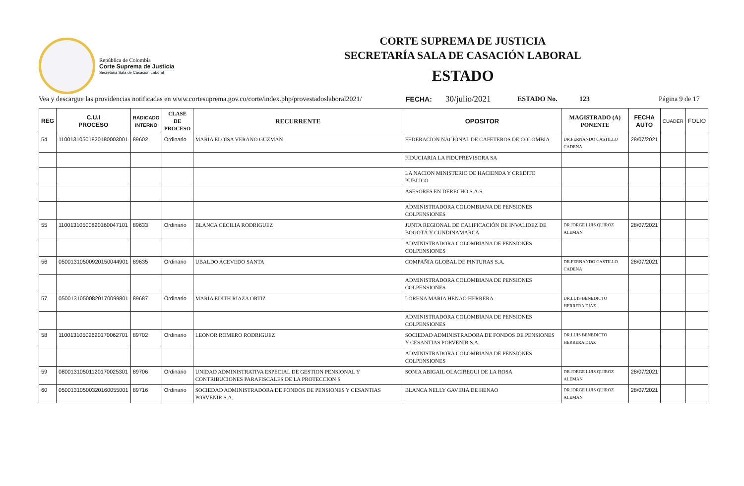República de Colombia
Corte Suprema de Justicia
Secretaria Sala de Casación Laboral
CORTE SUPREMA DE JUSTICIA
SECRETARÍA SALA DE CASACIÓN LABORAL
ESTADO
Vea y descargue las providencias notificadas en www.cortesuprema.gov.co/corte/index.php/provestadoslaboral2021/ FECHA: 30/julio/2021 ESTADO No. 123 Página 9 de 17
| REG | C.U.I PROCESO | RADICADO INTERNO | CLASE DE PROCESO | RECURRENTE | OPOSITOR | MAGISTRADO (A) PONENTE | FECHA AUTO | CUADER | FOLIO |
| --- | --- | --- | --- | --- | --- | --- | --- | --- | --- |
| 54 | 11001310501820180003001 | 89602 | Ordinario | MARIA ELOISA VERANO GUZMAN | FEDERACION NACIONAL DE CAFETEROS DE COLOMBIA | DR.FERNANDO CASTILLO CADENA | 28/07/2021 | | |
| | | | | | FIDUCIARIA LA FIDUPREVISORA SA | | | | |
| | | | | | LA NACION MINISTERIO DE HACIENDA Y CREDITO PUBLICO | | | | |
| | | | | | ASESORES EN DERECHO S.A.S. | | | | |
| | | | | | ADMINISTRADORA COLOMBIANA DE PENSIONES COLPENSIONES | | | | |
| 55 | 11001310500820160047101 | 89633 | Ordinario | BLANCA CECILIA RODRIGUEZ | JUNTA REGIONAL DE CALIFICACIÓN DE INVALIDEZ DE BOGOTÁ Y CUNDINAMARCA | DR.JORGE LUIS QUIROZ ALEMAN | 28/07/2021 | | |
| | | | | | ADMINISTRADORA COLOMBIANA DE PENSIONES COLPENSIONES | | | | |
| 56 | 05001310500920150044901 | 89635 | Ordinario | UBALDO ACEVEDO SANTA | COMPAÑIA GLOBAL DE PINTURAS S.A. | DR.FERNANDO CASTILLO CADENA | 28/07/2021 | | |
| | | | | | ADMINISTRADORA COLOMBIANA DE PENSIONES COLPENSIONES | | | | |
| 57 | 05001310500820170099801 | 89687 | Ordinario | MARIA EDITH RIAZA ORTIZ | LORENA MARIA HENAO HERRERA | DR.LUIS BENEDICTO HERRERA DIAZ | | | |
| | | | | | ADMINISTRADORA COLOMBIANA DE PENSIONES COLPENSIONES | | | | |
| 58 | 11001310502620170062701 | 89702 | Ordinario | LEONOR ROMERO RODRIGUEZ | SOCIEDAD ADMINISTRADORA DE FONDOS DE PENSIONES Y CESANTIAS PORVENIR S.A. | DR.LUIS BENEDICTO HERRERA DIAZ | | | |
| | | | | | ADMINISTRADORA COLOMBIANA DE PENSIONES COLPENSIONES | | | | |
| 59 | 08001310501120170025301 | 89706 | Ordinario | UNIDAD ADMINISTRATIVA ESPECIAL DE GESTION PENSIONAL Y CONTRIBUCIONES PARAFISCALES DE LA PROTECCION S | SONIA ABIGAIL OLACIREGUI DE LA ROSA | DR.JORGE LUIS QUIROZ ALEMAN | 28/07/2021 | | |
| 60 | 05001310500320160055001 | 89716 | Ordinario | SOCIEDAD ADMINISTRADORA DE FONDOS DE PENSIONES Y CESANTIAS PORVENIR S.A. | BLANCA NELLY GAVIRIA DE HENAO | DR.JORGE LUIS QUIROZ ALEMAN | 28/07/2021 | | |